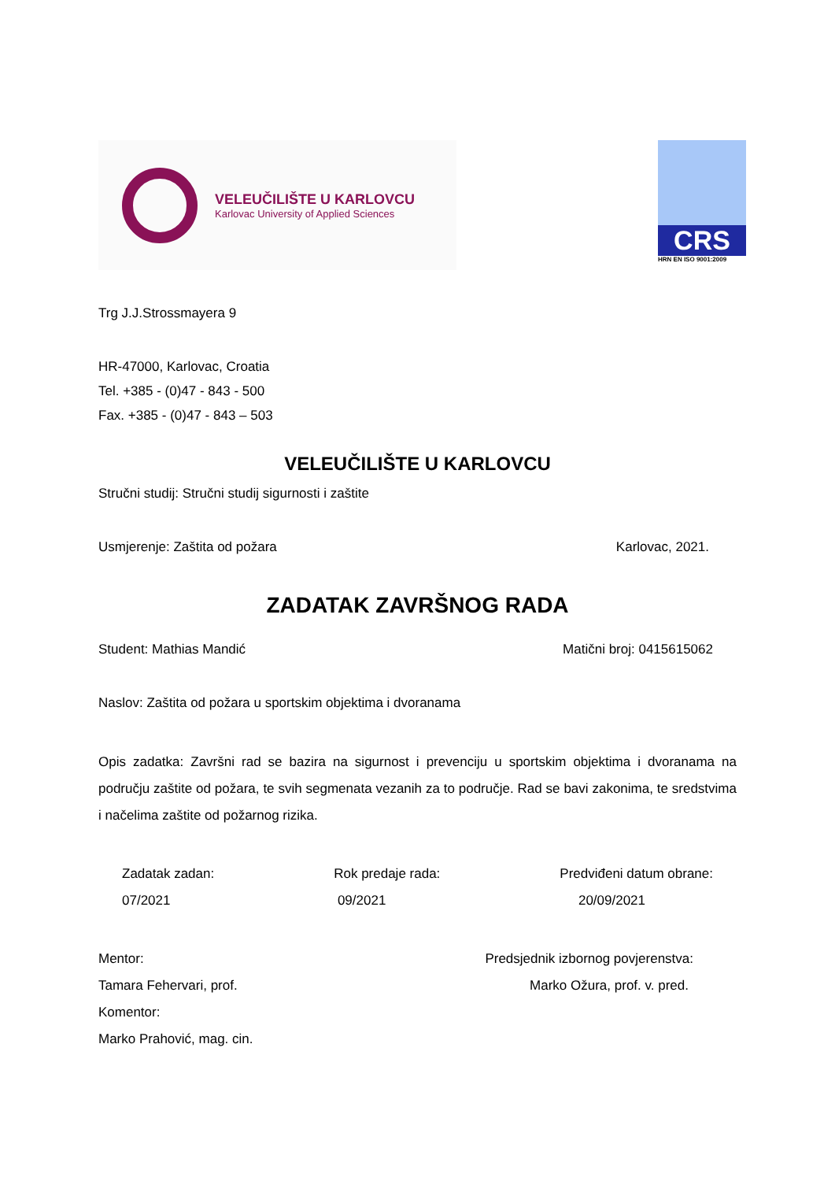VELEUČILIŠTE U KARLOVCU
Karlovac University of Applied Sciences
CRS
HRN EN ISO 9001:2009
Trg J.J.Strossmayera 9
HR-47000, Karlovac, Croatia
Tel. +385 - (0)47 - 843 - 500
Fax. +385 - (0)47 - 843 – 503
VELEUČILIŠTE U KARLOVCU
Stručni studij: Stručni studij sigurnosti i zaštite
Usmjerenje: Zaštita od požara Karlovac, 2021.
ZADATAK ZAVRŠNOG RADA
Student: Mathias Mandić Matični broj: 0415615062
Naslov: Zaštita od požara u sportskim objektima i dvoranama
Opis zadatka: Završni rad se bazira na sigurnost i prevenciju u sportskim objektima i dvoranama na području zaštite od požara, te svih segmenata vezanih za to područje. Rad se bavi zakonima, te sredstvima i načelima zaštite od požarnog rizika.
Zadatak zadan:
07/2021 Rok predaje rada:
09/2021 Predviđeni datum obrane:
20/09/2021
Mentor:
Tamara Fehervari, prof.
Komentor:
Marko Prahović, mag. cin. Predsjednik izbornog povjerenstva:
Marko Ožura, prof. v. pred.